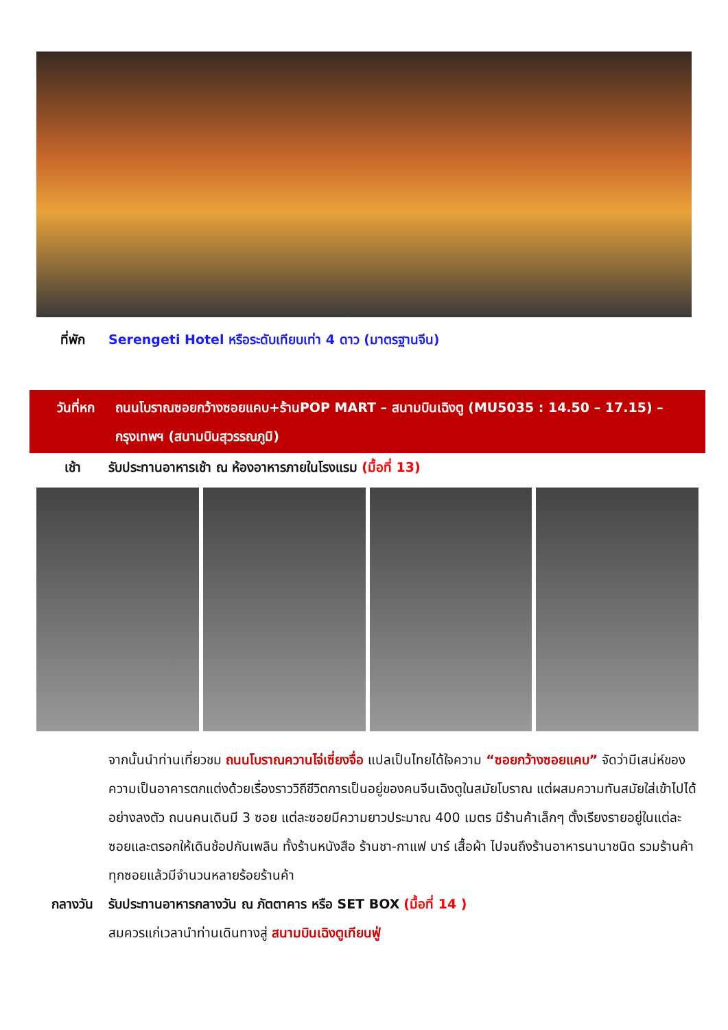ที่พัก Serengeti Hotel หรือระดับเทียบเท่า 4 ดาว (มาตรฐานจีน)
วันที่หก ถนนโบราณซอยกว้างซอยแคบ+ร้านPOP MART – สนามบินเฉิงตู (MU5035 : 14.50 – 17.15) – กรุงเทพฯ (สนามบินสุวรรณภูมิ)
เช้า รับประทานอาหารเช้า ณ ห้องอาหารภายในโรงแรม (มื้อที่ 13)
จากนั้นนำท่านเที่ยวชม ถนนโบราณควานไจ่เซี่ยงจื่อ แปลเป็นไทยได้ใจความ “ซอยกว้างซอยแคบ” จัดว่ามีเสน่ห์ของความเป็นอาคารตกแต่งด้วยเรื่องราววิถีชีวิตการเป็นอยู่ของคนจีนเฉิงตูในสมัยโบราณ แต่ผสมความทันสมัยใส่เข้าไปได้อย่างลงตัว ถนนคนเดินมี 3 ซอย แต่ละซอยมีความยาวประมาณ 400 เมตร มีร้านค้าเล็กๆ ตั้งเรียงรายอยู่ในแต่ละซอยและตรอกให้เดินช้อปกันเพลิน ทั้งร้านหนังสือ ร้านชา-กาแฟ บาร์ เสื้อผ้า ไปจนถึงร้านอาหารนานาชนิด รวมร้านค้าทุกซอยแล้วมีจำนวนหลายร้อยร้านค้า
กลางวัน รับประทานอาหารกลางวัน ณ ภัตตาคาร หรือ SET BOX (มื้อที่ 14 )
สมควรแก่เวลานำท่านเดินทางสู่ สนามบินเฉิงตูเทียนฟู่